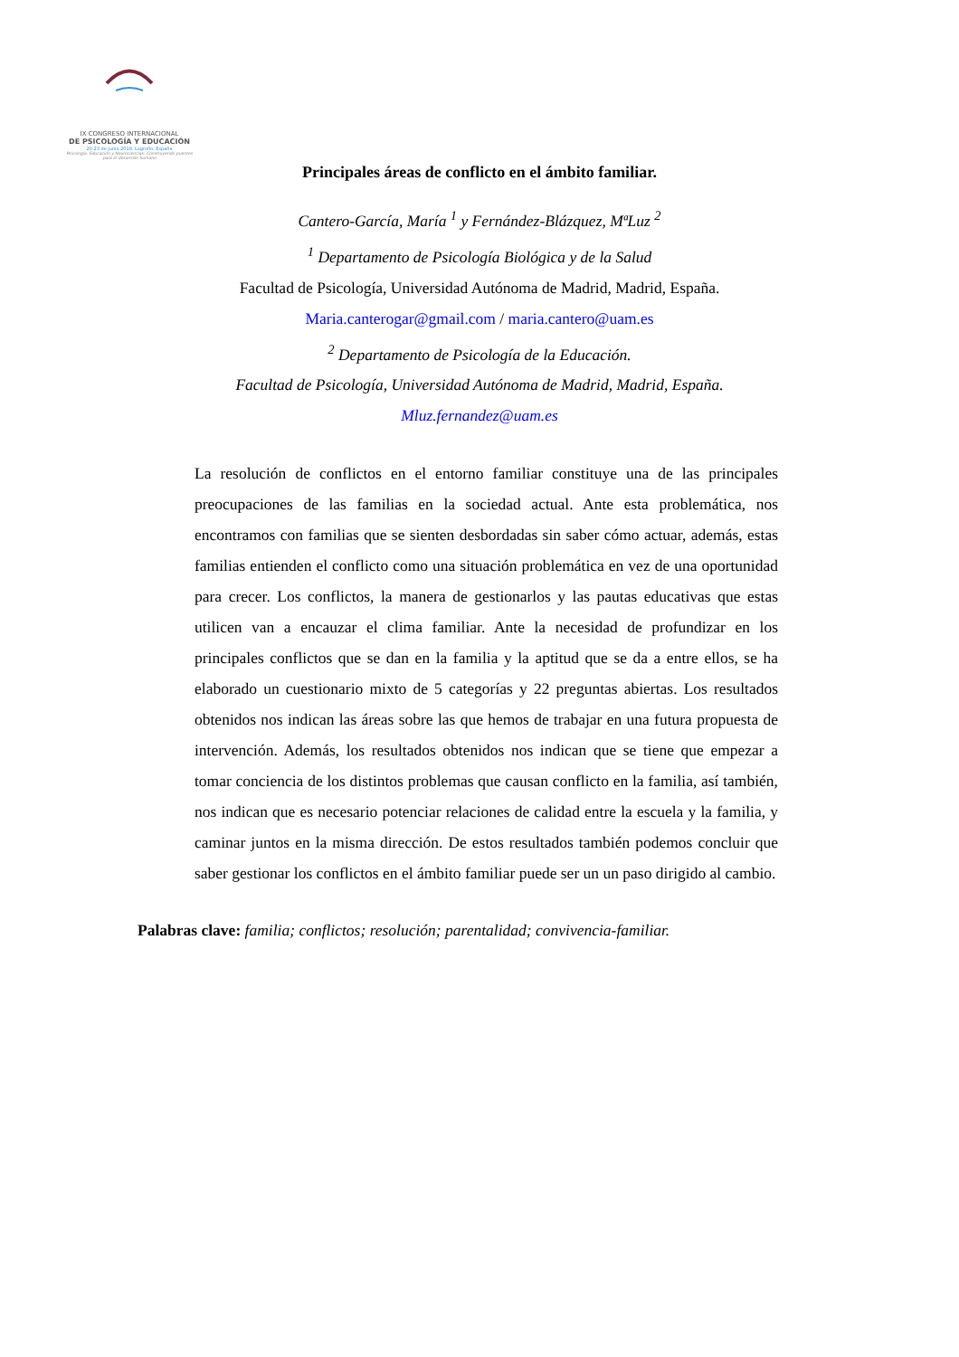IX CONGRESO INTERNACIONAL
DE PSICOLOGÍA Y EDUCACIÓN
20-23 de junio 2018. Logroño, España
Psicología, Educación y Neurociencias: Construyendo puentes para el desarrollo humano
Principales áreas de conflicto en el ámbito familiar.
Cantero-García, María <sup>1</sup> y Fernández-Blázquez, MªLuz <sup>2</sup>
<sup>1</sup> Departamento de Psicología Biológica y de la Salud
Facultad de Psicología, Universidad Autónoma de Madrid, Madrid, España.
Maria.canterogar@gmail.com / maria.cantero@uam.es
<sup>2</sup> Departamento de Psicología de la Educación.
Facultad de Psicología, Universidad Autónoma de Madrid, Madrid, España.
Mluz.fernandez@uam.es
La resolución de conflictos en el entorno familiar constituye una de las principales preocupaciones de las familias en la sociedad actual. Ante esta problemática, nos encontramos con familias que se sienten desbordadas sin saber cómo actuar, además, estas familias entienden el conflicto como una situación problemática en vez de una oportunidad para crecer. Los conflictos, la manera de gestionarlos y las pautas educativas que estas utilicen van a encauzar el clima familiar. Ante la necesidad de profundizar en los principales conflictos que se dan en la familia y la aptitud que se da a entre ellos, se ha elaborado un cuestionario mixto de 5 categorías y 22 preguntas abiertas. Los resultados obtenidos nos indican las áreas sobre las que hemos de trabajar en una futura propuesta de intervención. Además, los resultados obtenidos nos indican que se tiene que empezar a tomar conciencia de los distintos problemas que causan conflicto en la familia, así también, nos indican que es necesario potenciar relaciones de calidad entre la escuela y la familia, y caminar juntos en la misma dirección. De estos resultados también podemos concluir que saber gestionar los conflictos en el ámbito familiar puede ser un un paso dirigido al cambio.
Palabras clave: familia; conflictos; resolución; parentalidad; convivencia-familiar.